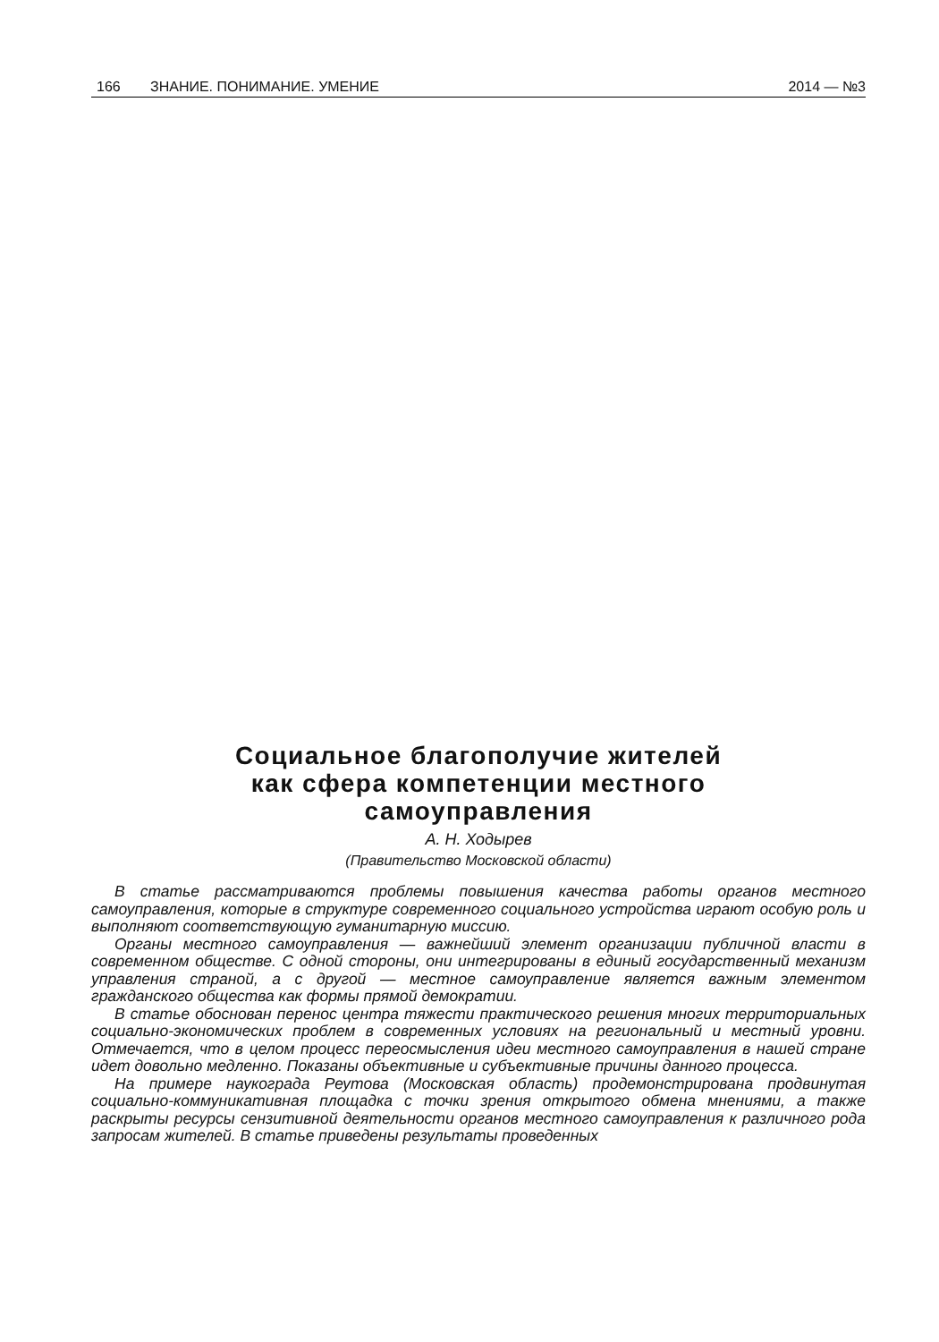166 ЗНАНИЕ. ПОНИМАНИЕ. УМЕНИЕ 2014 — №3
Социальное благополучие жителей
как сфера компетенции местного
самоуправления
А. Н. Ходырев
(Правительство Московской области)
В статье рассматриваются проблемы повышения качества работы органов местного самоуправления, которые в структуре современного социального устройства играют особую роль и выполняют соответствующую гуманитарную миссию.
Органы местного самоуправления — важнейший элемент организации публичной власти в современном обществе. С одной стороны, они интегрированы в единый государственный механизм управления страной, а с другой — местное самоуправление является важным элементом гражданского общества как формы прямой демократии.
В статье обоснован перенос центра тяжести практического решения многих территориальных социально-экономических проблем в современных условиях на региональный и местный уровни. Отмечается, что в целом процесс переосмысления идеи местного самоуправления в нашей стране идет довольно медленно. Показаны объективные и субъективные причины данного процесса.
На примере наукограда Реутова (Московская область) продемонстрирована продвинутая социально-коммуникативная площадка с точки зрения открытого обмена мнениями, а также раскрыты ресурсы сензитивной деятельности органов местного самоуправления к различного рода запросам жителей. В статье приведены результаты проведенных